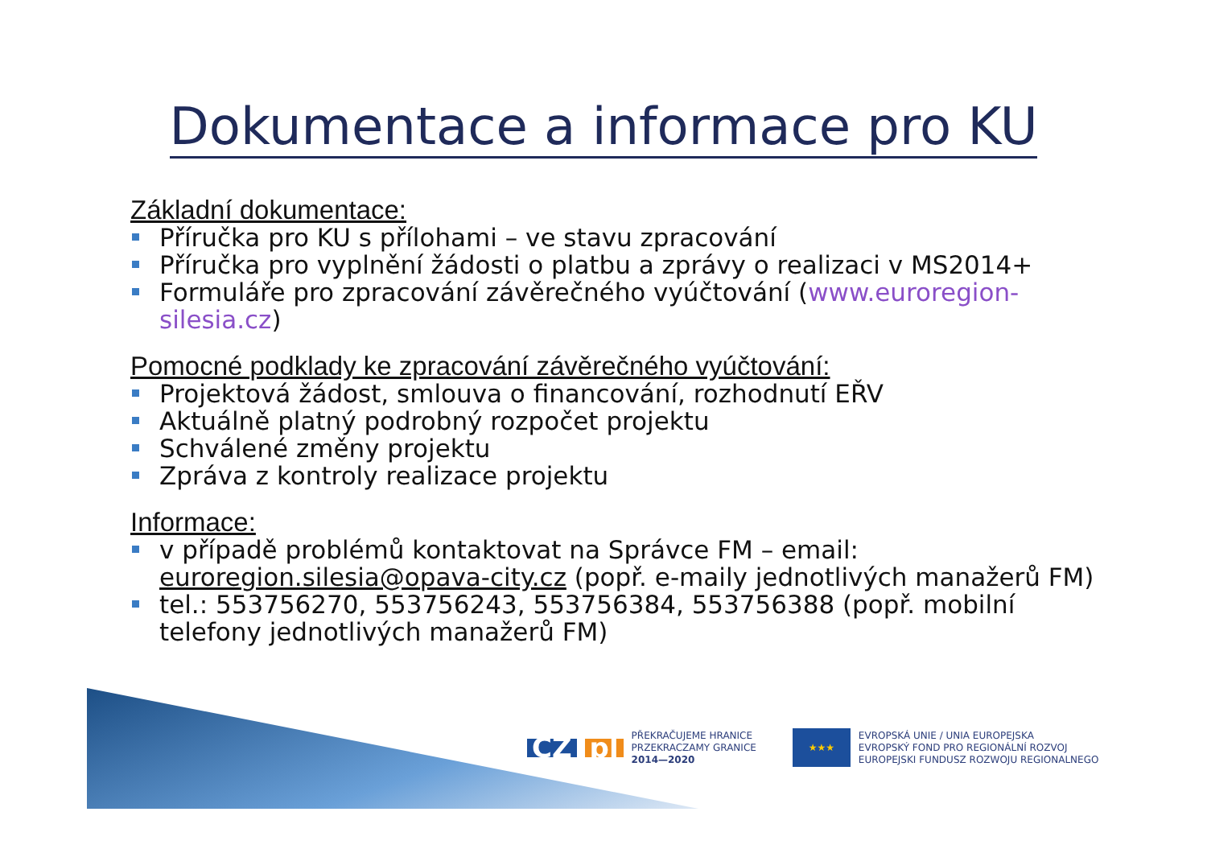Dokumentace a informace pro KU
Základní dokumentace:
Příručka pro KU s přílohami – ve stavu zpracování
Příručka pro vyplnění žádosti o platbu a zprávy o realizaci v MS2014+
Formuláře pro zpracování závěrečného vyúčtování (www.euroregion-silesia.cz)
Pomocné podklady ke zpracování závěrečného vyúčtování:
Projektová žádost, smlouva o financování, rozhodnutí EŘV
Aktuálně platný podrobný rozpočet projektu
Schválené změny projektu
Zpráva z kontroly realizace projektu
Informace:
v případě problémů kontaktovat na Správce FM – email: euroregion.silesia@opava-city.cz (popř. e-maily jednotlivých manažerů FM)
tel.: 553756270, 553756243, 553756384, 553756388 (popř. mobilní telefony jednotlivých manažerů FM)
CZ pl
PŘEKRAČUJEME HRANICE
PRZEKRACZAMY GRANICE
2014—2020
★★★
EVROPSKÁ UNIE / UNIA EUROPEJSKA
EVROPSKÝ FOND PRO REGIONÁLNÍ ROZVOJ
EUROPEJSKI FUNDUSZ ROZWOJU REGIONALNEGO